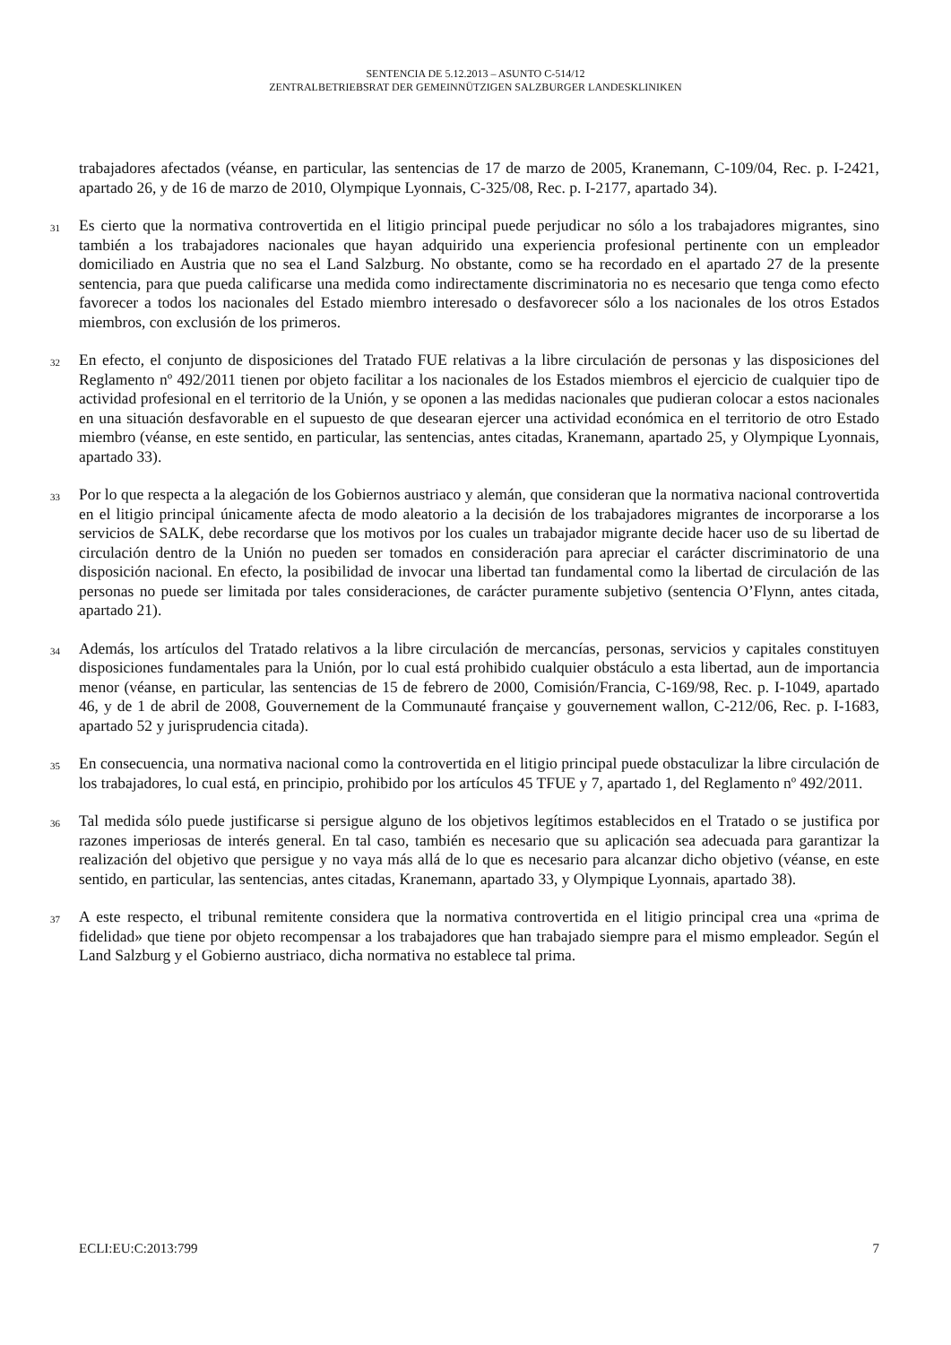SENTENCIA DE 5.12.2013 – ASUNTO C-514/12
ZENTRALBETRIEBSRAT DER GEMEINNÜTZIGEN SALZBURGER LANDESKLINIKEN
trabajadores afectados (véanse, en particular, las sentencias de 17 de marzo de 2005, Kranemann, C-109/04, Rec. p. I-2421, apartado 26, y de 16 de marzo de 2010, Olympique Lyonnais, C-325/08, Rec. p. I-2177, apartado 34).
31 Es cierto que la normativa controvertida en el litigio principal puede perjudicar no sólo a los trabajadores migrantes, sino también a los trabajadores nacionales que hayan adquirido una experiencia profesional pertinente con un empleador domiciliado en Austria que no sea el Land Salzburg. No obstante, como se ha recordado en el apartado 27 de la presente sentencia, para que pueda calificarse una medida como indirectamente discriminatoria no es necesario que tenga como efecto favorecer a todos los nacionales del Estado miembro interesado o desfavorecer sólo a los nacionales de los otros Estados miembros, con exclusión de los primeros.
32 En efecto, el conjunto de disposiciones del Tratado FUE relativas a la libre circulación de personas y las disposiciones del Reglamento nº 492/2011 tienen por objeto facilitar a los nacionales de los Estados miembros el ejercicio de cualquier tipo de actividad profesional en el territorio de la Unión, y se oponen a las medidas nacionales que pudieran colocar a estos nacionales en una situación desfavorable en el supuesto de que desearan ejercer una actividad económica en el territorio de otro Estado miembro (véanse, en este sentido, en particular, las sentencias, antes citadas, Kranemann, apartado 25, y Olympique Lyonnais, apartado 33).
33 Por lo que respecta a la alegación de los Gobiernos austriaco y alemán, que consideran que la normativa nacional controvertida en el litigio principal únicamente afecta de modo aleatorio a la decisión de los trabajadores migrantes de incorporarse a los servicios de SALK, debe recordarse que los motivos por los cuales un trabajador migrante decide hacer uso de su libertad de circulación dentro de la Unión no pueden ser tomados en consideración para apreciar el carácter discriminatorio de una disposición nacional. En efecto, la posibilidad de invocar una libertad tan fundamental como la libertad de circulación de las personas no puede ser limitada por tales consideraciones, de carácter puramente subjetivo (sentencia O’Flynn, antes citada, apartado 21).
34 Además, los artículos del Tratado relativos a la libre circulación de mercancías, personas, servicios y capitales constituyen disposiciones fundamentales para la Unión, por lo cual está prohibido cualquier obstáculo a esta libertad, aun de importancia menor (véanse, en particular, las sentencias de 15 de febrero de 2000, Comisión/Francia, C-169/98, Rec. p. I-1049, apartado 46, y de 1 de abril de 2008, Gouvernement de la Communauté française y gouvernement wallon, C-212/06, Rec. p. I-1683, apartado 52 y jurisprudencia citada).
35 En consecuencia, una normativa nacional como la controvertida en el litigio principal puede obstaculizar la libre circulación de los trabajadores, lo cual está, en principio, prohibido por los artículos 45 TFUE y 7, apartado 1, del Reglamento nº 492/2011.
36 Tal medida sólo puede justificarse si persigue alguno de los objetivos legítimos establecidos en el Tratado o se justifica por razones imperiosas de interés general. En tal caso, también es necesario que su aplicación sea adecuada para garantizar la realización del objetivo que persigue y no vaya más allá de lo que es necesario para alcanzar dicho objetivo (véanse, en este sentido, en particular, las sentencias, antes citadas, Kranemann, apartado 33, y Olympique Lyonnais, apartado 38).
37 A este respecto, el tribunal remitente considera que la normativa controvertida en el litigio principal crea una «prima de fidelidad» que tiene por objeto recompensar a los trabajadores que han trabajado siempre para el mismo empleador. Según el Land Salzburg y el Gobierno austriaco, dicha normativa no establece tal prima.
ECLI:EU:C:2013:799 7